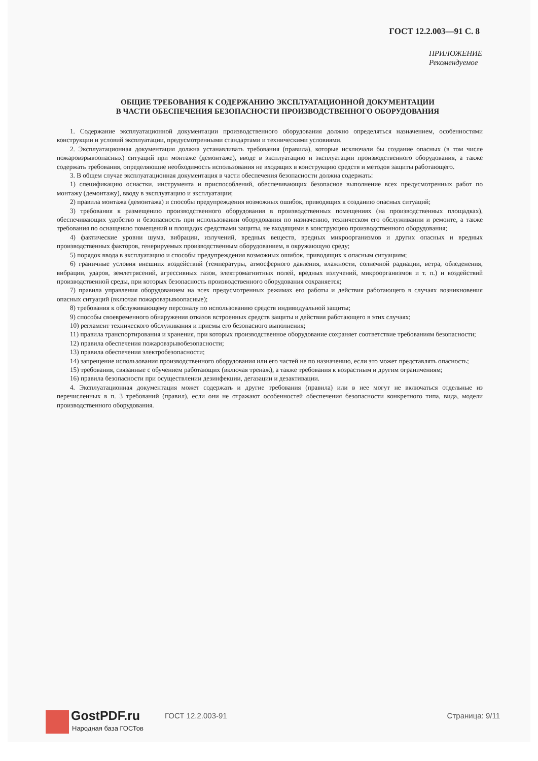ГОСТ 12.2.003—91 С. 8
ПРИЛОЖЕНИЕ
Рекомендуемое
ОБЩИЕ ТРЕБОВАНИЯ К СОДЕРЖАНИЮ ЭКСПЛУАТАЦИОННОЙ ДОКУМЕНТАЦИИ
В ЧАСТИ ОБЕСПЕЧЕНИЯ БЕЗОПАСНОСТИ ПРОИЗВОДСТВЕННОГО ОБОРУДОВАНИЯ
1. Содержание эксплуатационной документации производственного оборудования должно определяться назначением, особенностями конструкции и условий эксплуатации, предусмотренными стандартами и техническими условиями.
2. Эксплуатационная документация должна устанавливать требования (правила), которые исключали бы создание опасных (в том числе пожаровзрывоопасных) ситуаций при монтаже (демонтаже), вводе в эксплуатацию и эксплуатации производственного оборудования, а также содержать требования, определяющие необходимость использования не входящих в конструкцию средств и методов защиты работающего.
3. В общем случае эксплуатационная документация в части обеспечения безопасности должна содержать:
1) спецификацию оснастки, инструмента и приспособлений, обеспечивающих безопасное выполнение всех предусмотренных работ по монтажу (демонтажу), вводу в эксплуатацию и эксплуатации;
2) правила монтажа (демонтажа) и способы предупреждения возможных ошибок, приводящих к созданию опасных ситуаций;
3) требования к размещению производственного оборудования в производственных помещениях (на производственных площадках), обеспечивающих удобство и безопасность при использовании оборудования по назначению, техническом его обслуживании и ремонте, а также требования по оснащению помещений и площадок средствами защиты, не входящими в конструкцию производственного оборудования;
4) фактические уровни шума, вибрации, излучений, вредных веществ, вредных микроорганизмов и других опасных и вредных производственных факторов, генерируемых производственным оборудованием, в окружающую среду;
5) порядок ввода в эксплуатацию и способы предупреждения возможных ошибок, приводящих к опасным ситуациям;
6) граничные условия внешних воздействий (температуры, атмосферного давления, влажности, солнечной радиации, ветра, обледенения, вибрации, ударов, землетрясений, агрессивных газов, электромагнитных полей, вредных излучений, микроорганизмов и т. п.) и воздействий производственной среды, при которых безопасность производственного оборудования сохраняется;
7) правила управления оборудованием на всех предусмотренных режимах его работы и действия работающего в случаях возникновения опасных ситуаций (включая пожаровзрывоопасные);
8) требования к обслуживающему персоналу по использованию средств индивидуальной защиты;
9) способы своевременного обнаружения отказов встроенных средств защиты и действия работающего в этих случаях;
10) регламент технического обслуживания и приемы его безопасного выполнения;
11) правила транспортирования и хранения, при которых производственное оборудование сохраняет соответствие требованиям безопасности;
12) правила обеспечения пожаровзрывобезопасности;
13) правила обеспечения электробезопасности;
14) запрещение использования производственного оборудования или его частей не по назначению, если это может представлять опасность;
15) требования, связанные с обучением работающих (включая тренаж), а также требования к возрастным и другим ограничениям;
16) правила безопасности при осуществлении дезинфекции, дегазации и дезактивации.
4. Эксплуатационная документация может содержать и другие требования (правила) или в нее могут не включаться отдельные из перечисленных в п. 3 требований (правил), если они не отражают особенностей обеспечения безопасности конкретного типа, вида, модели производственного оборудования.
GostPDF.ru
Народная база ГОСТов
ГОСТ 12.2.003-91 Страница: 9/11